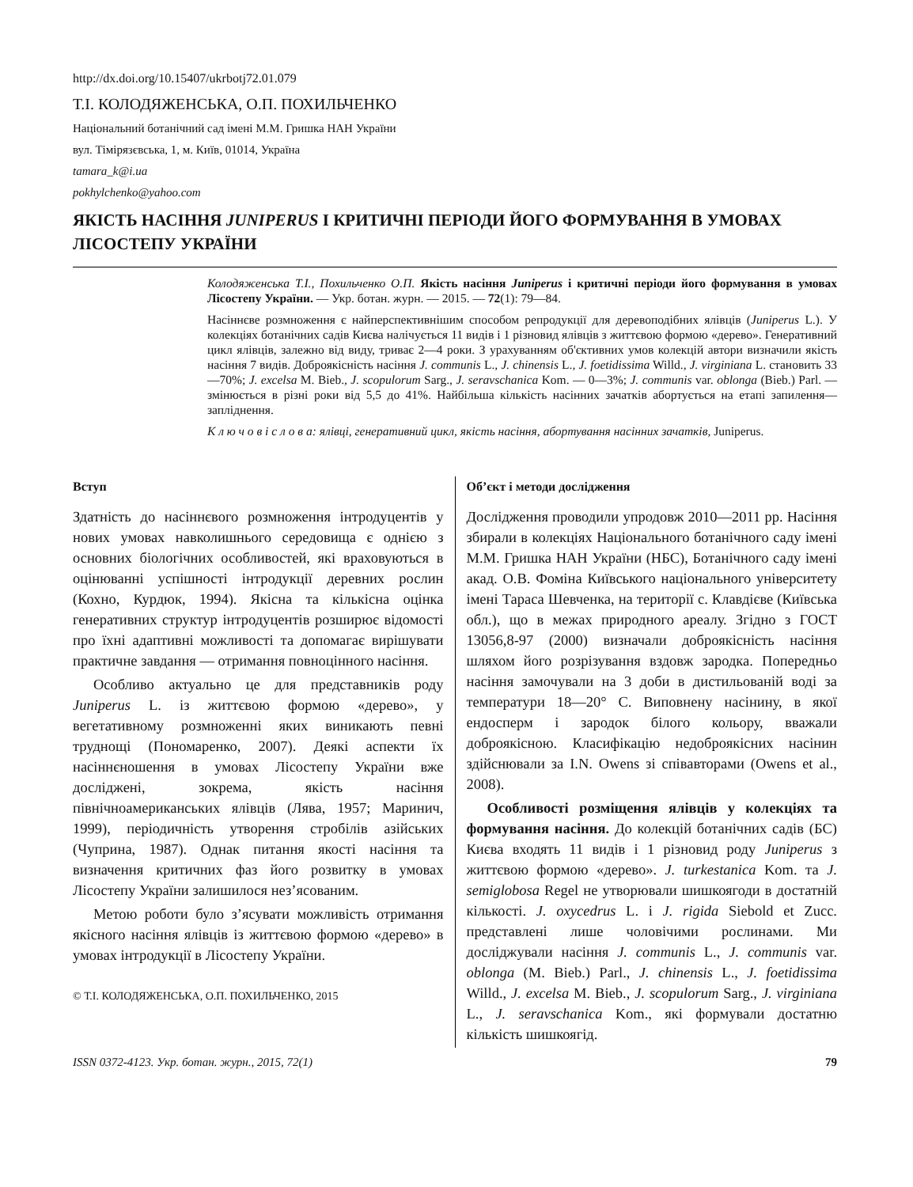http://dx.doi.org/10.15407/ukrbotj72.01.079
Т.І. КОЛОДЯЖЕНСЬКА, О.П. ПОХИЛЬЧЕНКО
Національний ботанічний сад імені М.М. Гришка НАН України
вул. Тімірязєвська, 1, м. Київ, 01014, Україна
tamara_k@i.ua
pokhylchenko@yahoo.com
ЯКІСТЬ НАСІННЯ JUNIPERUS І КРИТИЧНІ ПЕРІОДИ ЙОГО ФОРМУВАННЯ В УМОВАХ ЛІСОСТЕПУ УКРАЇНИ
Колодяженська Т.І., Похильченко О.П. Якість насіння Juniperus і критичні періоди його формування в умовах Лісостепу України. — Укр. ботан. журн. — 2015. — 72(1): 79—84.
Насіннєве розмноження є найперспективнішим способом репродукції для деревоподібних ялівців (Juniperus L.). У колекціях ботанічних садів Києва налічується 11 видів і 1 різновид ялівців з життєвою формою «дерево». Генеративний цикл ялівців, залежно від виду, триває 2—4 роки. З урахуванням об'єктивних умов колекцій автори визначили якість насіння 7 видів. Доброякісність насіння J. communis L., J. chinensis L., J. foetidissima Willd., J. virginiana L. становить 33—70%; J. excelsa M. Bieb., J. scopulorum Sarg., J. seravschanica Kom. — 0—3%; J. communis var. oblonga (Bieb.) Parl. — змінюється в різні роки від 5,5 до 41%. Найбільша кількість насінних зачатків абортується на етапі запилення—запліднення.
К л ю ч о в і с л о в а: ялівці, генеративний цикл, якість насіння, абортування насінних зачатків, Juniperus.
Вступ
Здатність до насіннєвого розмноження інтродуцентів у нових умовах навколишнього середовища є однією з основних біологічних особливостей, які враховуються в оцінюванні успішності інтродукції деревних рослин (Кохно, Курдюк, 1994). Якісна та кількісна оцінка генеративних структур інтродуцентів розширює відомості про їхні адаптивні можливості та допомагає вирішувати практичне завдання — отримання повноцінного насіння.
Особливо актуально це для представників роду Juniperus L. із життєвою формою «дерево», у вегетативному розмноженні яких виникають певні труднощі (Пономаренко, 2007). Деякі аспекти їх насіннєношення в умовах Лісостепу України вже досліджені, зокрема, якість насіння північноамериканських ялівців (Лява, 1957; Маринич, 1999), періодичність утворення стробілів азійських (Чуприна, 1987). Однак питання якості насіння та визначення критичних фаз його розвитку в умовах Лісостепу України залишилося нез’ясованим.
Метою роботи було з’ясувати можливість отримання якісного насіння ялівців із життєвою формою «дерево» в умовах інтродукції в Лісостепу України.
© Т.І. КОЛОДЯЖЕНСЬКА, О.П. ПОХИЛЬЧЕНКО, 2015
Об’єкт і методи дослідження
Дослідження проводили упродовж 2010—2011 рр. Насіння збирали в колекціях Національного ботанічного саду імені М.М. Гришка НАН України (НБС), Ботанічного саду імені акад. О.В. Фоміна Київського національного університету імені Тараса Шевченка, на території с. Клавдієве (Київська обл.), що в межах природного ареалу. Згідно з ГОСТ 13056,8-97 (2000) визначали доброякісність насіння шляхом його розрізування вздовж зародка. Попередньо насіння замочували на 3 доби в дистильованій воді за температури 18—20° С. Виповнену насінину, в якої ендосперм і зародок білого кольору, вважали доброякісною. Класифікацію недоброякісних насінин здійснювали за I.N. Owens зі співавторами (Owens et al., 2008).
Особливості розміщення ялівців у колекціях та формування насіння. До колекцій ботанічних садів (БС) Києва входять 11 видів і 1 різновид роду Juniperus з життєвою формою «дерево». J. turkestanica Kom. та J. semiglobosa Regel не утворювали шишкоягоди в достатній кількості. J. oxycedrus L. і J. rigida Siebold et Zucc. представлені лише чоловічими рослинами. Ми досліджували насіння J. communis L., J. communis var. oblonga (M. Bieb.) Parl., J. chinensis L., J. foetidissima Willd., J. excelsa M. Bieb., J. scopulorum Sarg., J. virginiana L., J. seravschanica Kom., які формували достатню кількість шишкоягід.
ISSN 0372-4123. Укр. ботан. журн., 2015, 72(1) 79